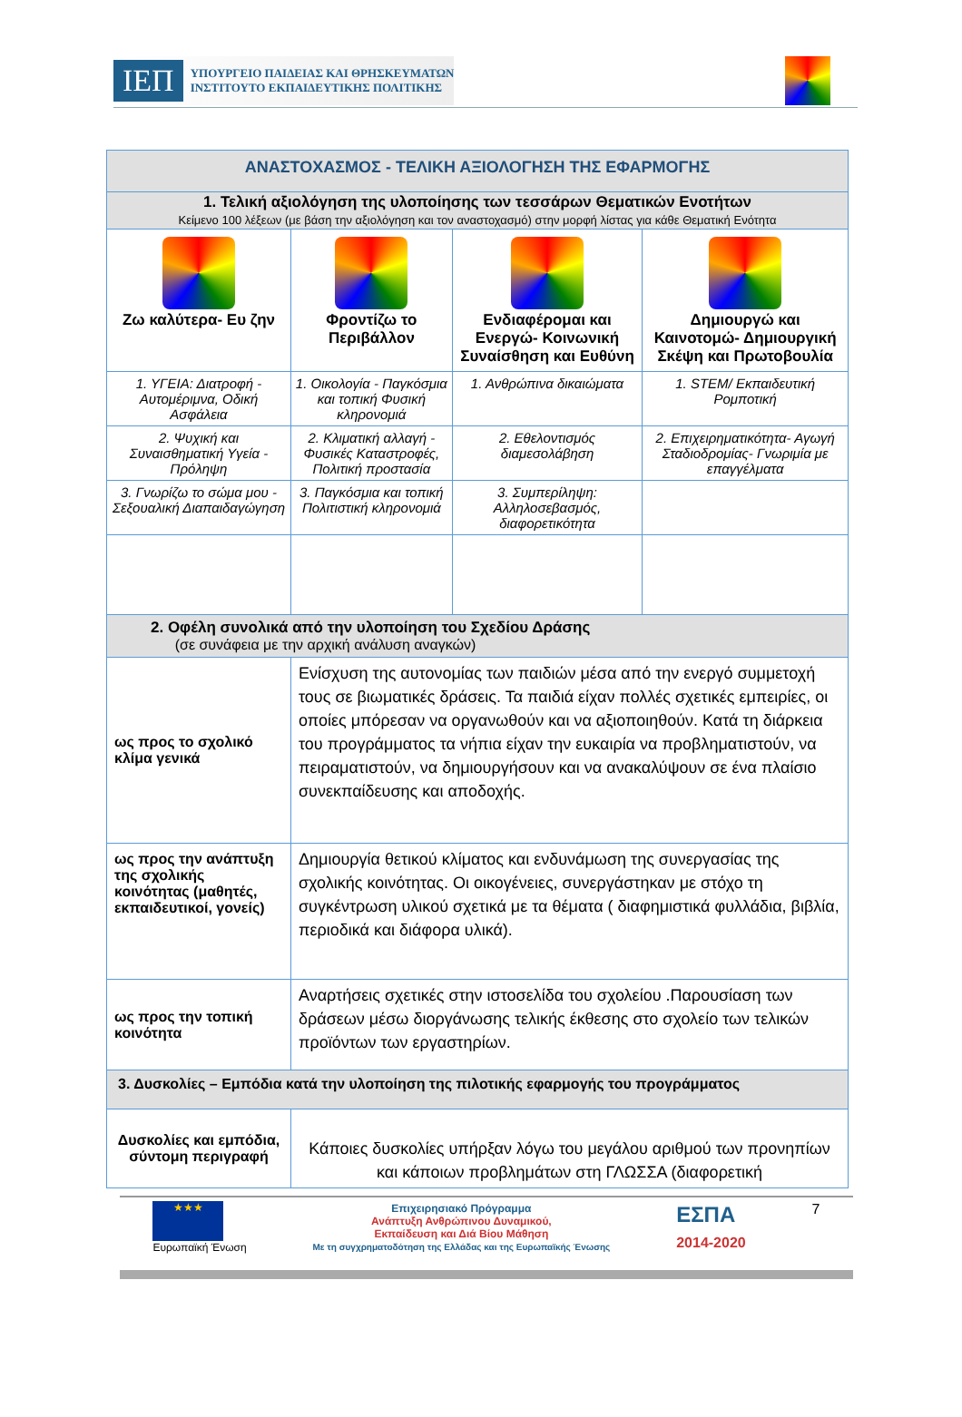ΙΕΠ ΥΠΟΥΡΓΕΙΟ ΠΑΙΔΕΙΑΣ ΚΑΙ ΘΡΗΣΚΕΥΜΑΤΩΝ
ΙΝΣΤΙΤΟΥΤΟ ΕΚΠΑΙΔΕΥΤΙΚΗΣ ΠΟΛΙΤΙΚΗΣ
| ΑΝΑΣΤΟΧΑΣΜΟΣ - ΤΕΛΙΚΗ ΑΞΙΟΛΟΓΗΣΗ ΤΗΣ ΕΦΑΡΜΟΓΗΣ | | | |
| --- | --- | --- | --- |
| 1. Τελική αξιολόγηση της υλοποίησης των τεσσάρων Θεματικών Ενοτήτων Κείμενο 100 λέξεων (με βάση την αξιολόγηση και τον αναστοχασμό) στην μορφή λίστας για κάθε Θεματική Ενότητα | | | |
| Ζω καλύτερα- Ευ ζην | Φροντίζω το Περιβάλλον | Ενδιαφέρομαι και Ενεργώ- Κοινωνική Συναίσθηση και Ευθύνη | Δημιουργώ και Καινοτομώ- Δημιουργική Σκέψη και Πρωτοβουλία |
| 1. ΥΓΕΙΑ: Διατροφή - Αυτομέριμνα, Οδική Ασφάλεια | 1. Οικολογία - Παγκόσμια και τοπική Φυσική κληρονομιά | 1. Ανθρώπινα δικαιώματα | 1. STEM/ Εκπαιδευτική Ρομποτική |
| 2. Ψυχική και Συναισθηματική Υγεία - Πρόληψη | 2. Κλιματική αλλαγή - Φυσικές Καταστροφές, Πολιτική προστασία | 2. Εθελοντισμός διαμεσολάβηση | 2. Επιχειρηματικότητα- Αγωγή Σταδιοδρομίας- Γνωριμία με επαγγέλματα |
| 3. Γνωρίζω το σώμα μου - Σεξουαλική Διαπαιδαγώγηση | 3. Παγκόσμια και τοπική Πολιτιστική κληρονομιά | 3. Συμπερίληψη: Αλληλοσεβασμός, διαφορετικότητα | |
| 2. Οφέλη συνολικά από την υλοποίηση του Σχεδίου Δράσης (σε συνάφεια με την αρχική ανάλυση αναγκών) | | | |
| ως προς το σχολικό κλίμα γενικά | Ενίσχυση της αυτονομίας των παιδιών μέσα από την ενεργό συμμετοχή τους σε βιωματικές δράσεις. Τα παιδιά είχαν πολλές σχετικές εμπειρίες, οι οποίες μπόρεσαν να οργανωθούν και να αξιοποιηθούν. Κατά τη διάρκεια του προγράμματος τα νήπια είχαν την ευκαιρία να προβληματιστούν, να πειραματιστούν, να δημιουργήσουν και να ανακαλύψουν σε ένα πλαίσιο συνεκπαίδευσης και αποδοχής. | | |
| ως προς την ανάπτυξη της σχολικής κοινότητας (μαθητές, εκπαιδευτικοί, γονείς) | Δημιουργία θετικού κλίματος και ενδυνάμωση της συνεργασίας της σχολικής κοινότητας. Οι οικογένειες, συνεργάστηκαν με στόχο τη συγκέντρωση υλικού σχετικά με τα θέματα ( διαφημιστικά φυλλάδια, βιβλία, περιοδικά και διάφορα υλικά). | | |
| ως προς την τοπική κοινότητα | Αναρτήσεις σχετικές στην ιστοσελίδα του σχολείου .Παρουσίαση των δράσεων μέσω διοργάνωσης τελικής έκθεσης στο σχολείο των τελικών προϊόντων των εργαστηρίων. | | |
| 3. Δυσκολίες – Εμπόδια κατά την υλοποίηση της πιλοτικής εφαρμογής του προγράμματος | | | |
| Δυσκολίες και εμπόδια, σύντομη περιγραφή | Κάποιες δυσκολίες υπήρξαν λόγω του μεγάλου αριθμού των προνηπίων και κάποιων προβλημάτων στη ΓΛΩΣΣΑ (διαφορετική | | |
★★★
Ευρωπαϊκή Ένωση
Επιχειρησιακό Πρόγραμμα
Ανάπτυξη Ανθρώπινου Δυναμικού,
Εκπαίδευση και Διά Βίου Μάθηση
Με τη συγχρηματοδότηση της Ελλάδας και της Ευρωπαϊκής Ένωσης
ΕΣΠΑ
2014-2020
7